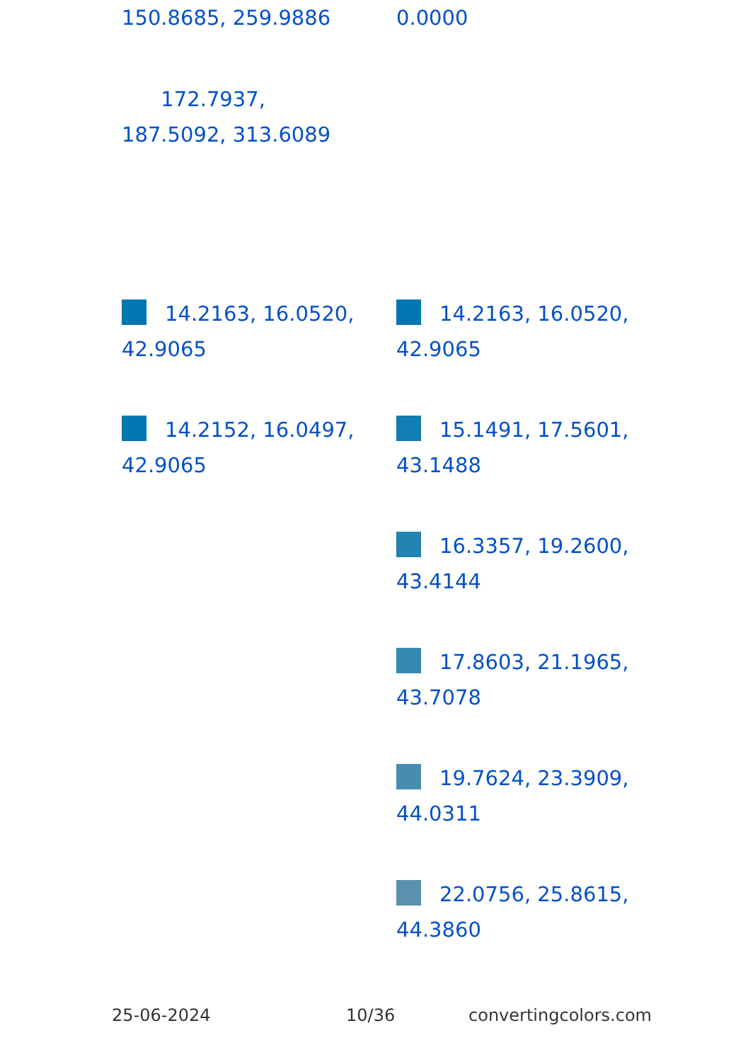150.8685, 259.9886 0.0000
172.7937, 187.5092, 313.6089
14.2163, 16.0520, 42.9065
14.2163, 16.0520, 42.9065
14.2152, 16.0497, 42.9065
15.1491, 17.5601, 43.1488
16.3357, 19.2600, 43.4144
17.8603, 21.1965, 43.7078
19.7624, 23.3909, 44.0311
22.0756, 25.8615, 44.3860
25-06-2024 10/36 convertingcolors.com